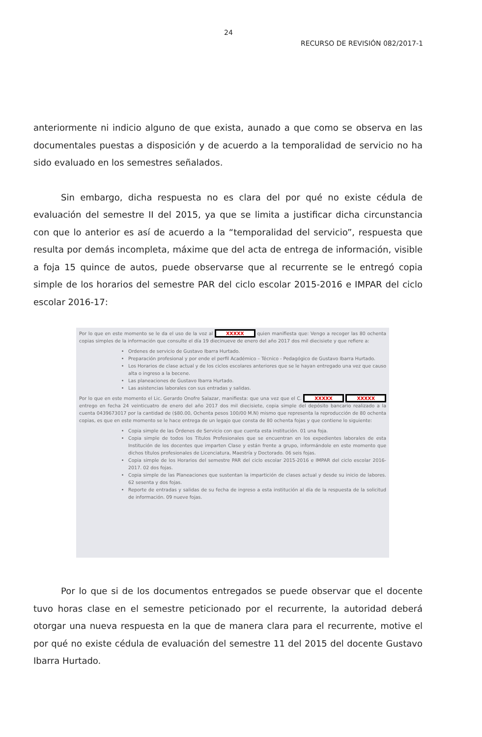24
RECURSO DE REVISIÓN 082/2017-1
anteriormente ni indicio alguno de que exista, aunado a que como se observa en las documentales puestas a disposición y de acuerdo a la temporalidad de servicio no ha sido evaluado en los semestres señalados.
Sin embargo, dicha respuesta no es clara del por qué no existe cédula de evaluación del semestre II del 2015, ya que se limita a justificar dicha circunstancia con que lo anterior es así de acuerdo a la “temporalidad del servicio”, respuesta que resulta por demás incompleta, máxime que del acta de entrega de información, visible a foja 15 quince de autos, puede observarse que al recurrente se le entregó copia simple de los horarios del semestre PAR del ciclo escolar 2015-2016 e IMPAR del ciclo escolar 2016-17:
Por lo que en este momento se le da el uso de la voz al XXXXX quien manifiesta que: Vengo a recoger las 80 ochenta copias simples de la información que consulte el día 19 diecinueve de enero del año 2017 dos mil diecisiete y que refiere a:
Ordenes de servicio de Gustavo Ibarra Hurtado.
Preparación profesional y por ende el perfil Académico – Técnico - Pedagógico de Gustavo Ibarra Hurtado.
Los Horarios de clase actual y de los ciclos escolares anteriores que se le hayan entregado una vez que causo alta o ingreso a la becene.
Las planeaciones de Gustavo Ibarra Hurtado.
Las asistencias laborales con sus entradas y salidas.
Por lo que en este momento el Lic. Gerardo Onofre Salazar, manifiesta: que una vez que el C. XXXXX XXXXX entrego en fecha 24 veinticuatro de enero del año 2017 dos mil diecisiete, copia simple del depósito bancario realizado a la cuenta 0439673017 por la cantidad de ($80.00, Ochenta pesos 100/00 M.N) mismo que representa la reproducción de 80 ochenta copias, es que en este momento se le hace entrega de un legajo que consta de 80 ochenta fojas y que contiene lo siguiente:
Copia simple de las Órdenes de Servicio con que cuenta esta institución. 01 una foja.
Copia simple de todos los Títulos Profesionales que se encuentran en los expedientes laborales de esta Institución de los docentes que imparten Clase y están frente a grupo, informándole en este momento que dichos títulos profesionales de Licenciatura, Maestría y Doctorado. 06 seis fojas.
Copia simple de los Horarios del semestre PAR del ciclo escolar 2015-2016 e IMPAR del ciclo escolar 2016-2017. 02 dos fojas.
Copia simple de las Planeaciones que sustentan la impartición de clases actual y desde su inicio de labores. 62 sesenta y dos fojas.
Reporte de entradas y salidas de su fecha de ingreso a esta institución al día de la respuesta de la solicitud de información. 09 nueve fojas.
Por lo que si de los documentos entregados se puede observar que el docente tuvo horas clase en el semestre peticionado por el recurrente, la autoridad deberá otorgar una nueva respuesta en la que de manera clara para el recurrente, motive el por qué no existe cédula de evaluación del semestre 11 del 2015 del docente Gustavo Ibarra Hurtado.